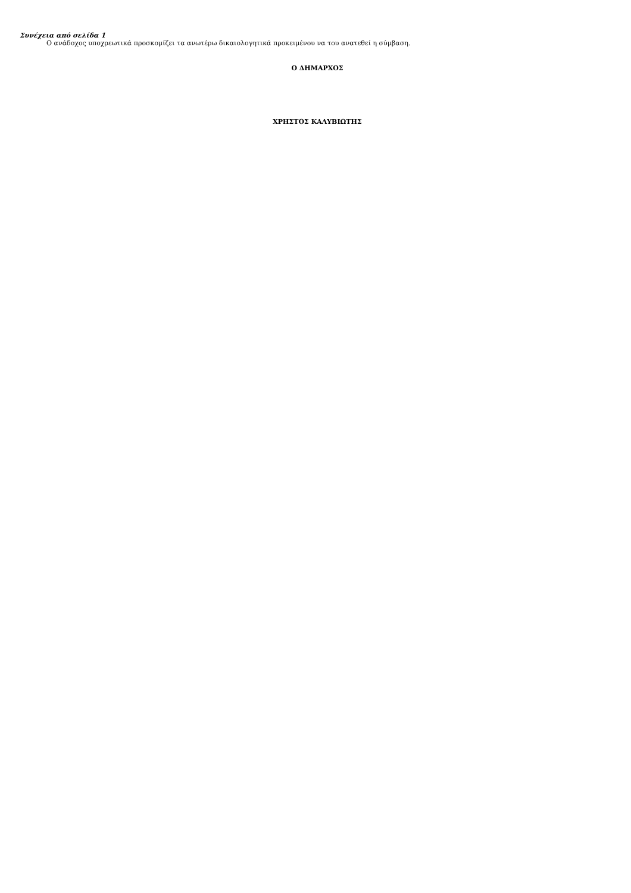Συνέχεια από σελίδα 1
Ο ανάδοχος υποχρεωτικά προσκομίζει τα ανωτέρω δικαιολογητικά προκειμένου να του ανατεθεί η σύμβαση.
Ο ΔΗΜΑΡΧΟΣ
ΧΡΗΣΤΟΣ ΚΑΛΥΒΙΩΤΗΣ